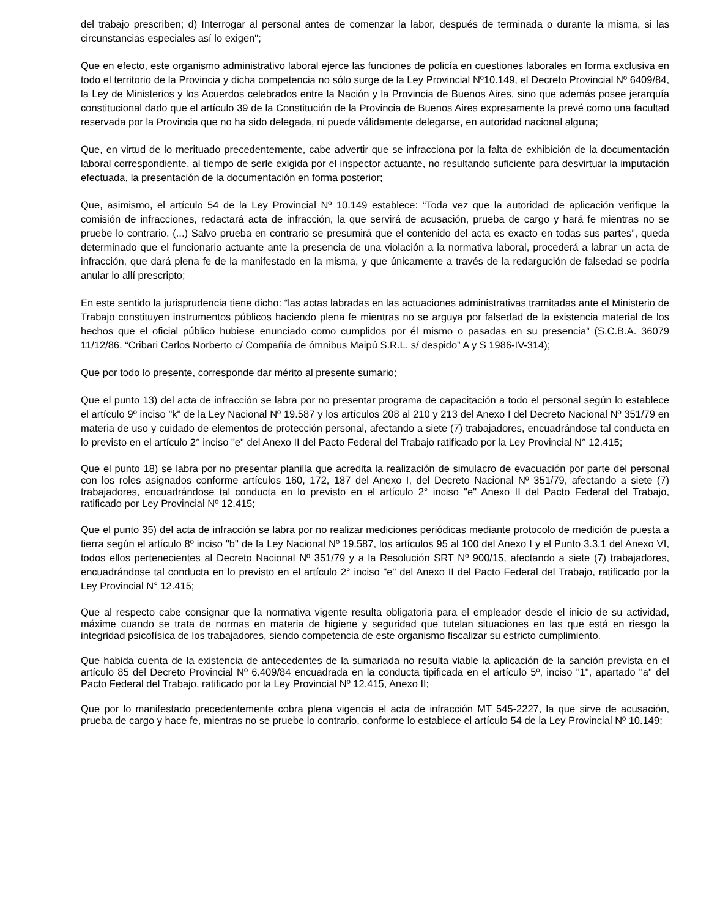del trabajo prescriben; d) Interrogar al personal antes de comenzar la labor, después de terminada o durante la misma, si las circunstancias especiales así lo exigen";
Que en efecto, este organismo administrativo laboral ejerce las funciones de policía en cuestiones laborales en forma exclusiva en todo el territorio de la Provincia y dicha competencia no sólo surge de la Ley Provincial Nº10.149, el Decreto Provincial Nº 6409/84, la Ley de Ministerios y los Acuerdos celebrados entre la Nación y la Provincia de Buenos Aires, sino que además posee jerarquía constitucional dado que el artículo 39 de la Constitución de la Provincia de Buenos Aires expresamente la prevé como una facultad reservada por la Provincia que no ha sido delegada, ni puede válidamente delegarse, en autoridad nacional alguna;
Que, en virtud de lo merituado precedentemente, cabe advertir que se infracciona por la falta de exhibición de la documentación laboral correspondiente, al tiempo de serle exigida por el inspector actuante, no resultando suficiente para desvirtuar la imputación efectuada, la presentación de la documentación en forma posterior;
Que, asimismo, el artículo 54 de la Ley Provincial Nº 10.149 establece: “Toda vez que la autoridad de aplicación verifique la comisión de infracciones, redactará acta de infracción, la que servirá de acusación, prueba de cargo y hará fe mientras no se pruebe lo contrario. (...) Salvo prueba en contrario se presumirá que el contenido del acta es exacto en todas sus partes”, queda determinado que el funcionario actuante ante la presencia de una violación a la normativa laboral, procederá a labrar un acta de infracción, que dará plena fe de la manifestado en la misma, y que únicamente a través de la redargución de falsedad se podría anular lo allí prescripto;
En este sentido la jurisprudencia tiene dicho: “las actas labradas en las actuaciones administrativas tramitadas ante el Ministerio de Trabajo constituyen instrumentos públicos haciendo plena fe mientras no se arguya por falsedad de la existencia material de los hechos que el oficial público hubiese enunciado como cumplidos por él mismo o pasadas en su presencia” (S.C.B.A. 36079 11/12/86. “Cribari Carlos Norberto c/ Compañía de ómnibus Maipú S.R.L. s/ despido” A y S 1986-IV-314);
Que por todo lo presente, corresponde dar mérito al presente sumario;
Que el punto 13) del acta de infracción se labra por no presentar programa de capacitación a todo el personal según lo establece el artículo 9º inciso "k" de la Ley Nacional Nº 19.587 y los artículos 208 al 210 y 213 del Anexo I del Decreto Nacional Nº 351/79 en materia de uso y cuidado de elementos de protección personal, afectando a siete (7) trabajadores, encuadrándose tal conducta en lo previsto en el artículo 2° inciso "e" del Anexo II del Pacto Federal del Trabajo ratificado por la Ley Provincial N° 12.415;
Que el punto 18) se labra por no presentar planilla que acredita la realización de simulacro de evacuación por parte del personal con los roles asignados conforme artículos 160, 172, 187 del Anexo I, del Decreto Nacional Nº 351/79, afectando a siete (7) trabajadores, encuadrándose tal conducta en lo previsto en el artículo 2° inciso "e" Anexo II del Pacto Federal del Trabajo, ratificado por Ley Provincial Nº 12.415;
Que el punto 35) del acta de infracción se labra por no realizar mediciones periódicas mediante protocolo de medición de puesta a tierra según el artículo 8º inciso "b" de la Ley Nacional Nº 19.587, los artículos 95 al 100 del Anexo I y el Punto 3.3.1 del Anexo VI, todos ellos pertenecientes al Decreto Nacional Nº 351/79 y a la Resolución SRT Nº 900/15, afectando a siete (7) trabajadores, encuadrándose tal conducta en lo previsto en el artículo 2° inciso "e" del Anexo II del Pacto Federal del Trabajo, ratificado por la Ley Provincial N° 12.415;
Que al respecto cabe consignar que la normativa vigente resulta obligatoria para el empleador desde el inicio de su actividad, máxime cuando se trata de normas en materia de higiene y seguridad que tutelan situaciones en las que está en riesgo la integridad psicofísica de los trabajadores, siendo competencia de este organismo fiscalizar su estricto cumplimiento.
Que habida cuenta de la existencia de antecedentes de la sumariada no resulta viable la aplicación de la sanción prevista en el artículo 85 del Decreto Provincial Nº 6.409/84 encuadrada en la conducta tipificada en el artículo 5º, inciso "1", apartado "a" del Pacto Federal del Trabajo, ratificado por la Ley Provincial Nº 12.415, Anexo II;
Que por lo manifestado precedentemente cobra plena vigencia el acta de infracción MT 545-2227, la que sirve de acusación, prueba de cargo y hace fe, mientras no se pruebe lo contrario, conforme lo establece el artículo 54 de la Ley Provincial Nº 10.149;